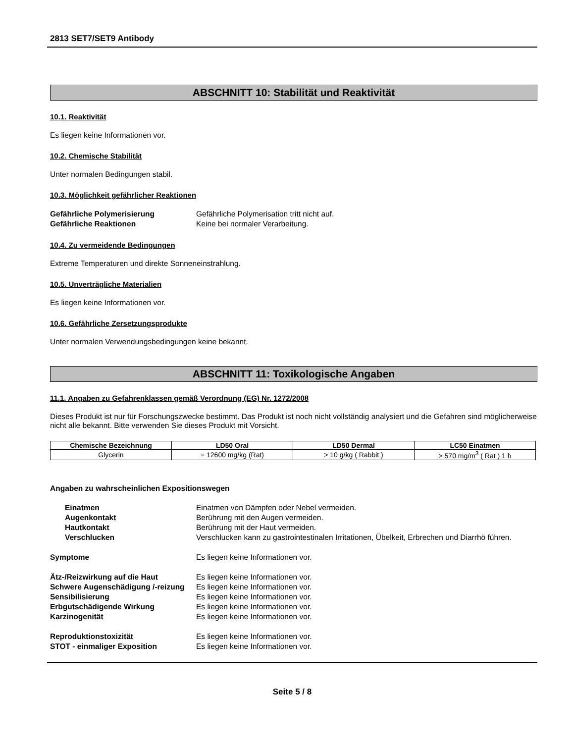2813 SET7/SET9 Antibody
ABSCHNITT 10: Stabilität und Reaktivität
10.1. Reaktivität
Es liegen keine Informationen vor.
10.2. Chemische Stabilität
Unter normalen Bedingungen stabil.
10.3. Möglichkeit gefährlicher Reaktionen
Gefährliche Polymerisierung Gefährliche Polymerisation tritt nicht auf. Gefährliche Reaktionen Keine bei normaler Verarbeitung.
10.4. Zu vermeidende Bedingungen
Extreme Temperaturen und direkte Sonneneinstrahlung.
10.5. Unverträgliche Materialien
Es liegen keine Informationen vor.
10.6. Gefährliche Zersetzungsprodukte
Unter normalen Verwendungsbedingungen keine bekannt.
ABSCHNITT 11: Toxikologische Angaben
11.1. Angaben zu Gefahrenklassen gemäß Verordnung (EG) Nr. 1272/2008
Dieses Produkt ist nur für Forschungszwecke bestimmt. Das Produkt ist noch nicht vollständig analysiert und die Gefahren sind möglicherweise nicht alle bekannt. Bitte verwenden Sie dieses Produkt mit Vorsicht.
| Chemische Bezeichnung | LD50 Oral | LD50 Dermal | LC50 Einatmen |
| --- | --- | --- | --- |
| Glycerin | = 12600 mg/kg (Rat) | > 10 g/kg ( Rabbit ) | > 570 mg/m<sup>3</sup> ( Rat ) 1 h |
Angaben zu wahrscheinlichen Expositionswegen
Einatmen Einatmen von Dämpfen oder Nebel vermeiden. Augenkontakt Berührung mit den Augen vermeiden. Hautkontakt Berührung mit der Haut vermeiden. Verschlucken Verschlucken kann zu gastrointestinalen Irritationen, Übelkeit, Erbrechen und Diarrhö führen.
Symptome Es liegen keine Informationen vor.
Ätz-/Reizwirkung auf die Haut Es liegen keine Informationen vor. Schwere Augenschädigung /-reizung Es liegen keine Informationen vor. Sensibilisierung Es liegen keine Informationen vor. Erbgutschädigende Wirkung Es liegen keine Informationen vor. Karzinogenität Es liegen keine Informationen vor.
Reproduktionstoxizität Es liegen keine Informationen vor. STOT - einmaliger Exposition Es liegen keine Informationen vor.
Seite 5 / 8